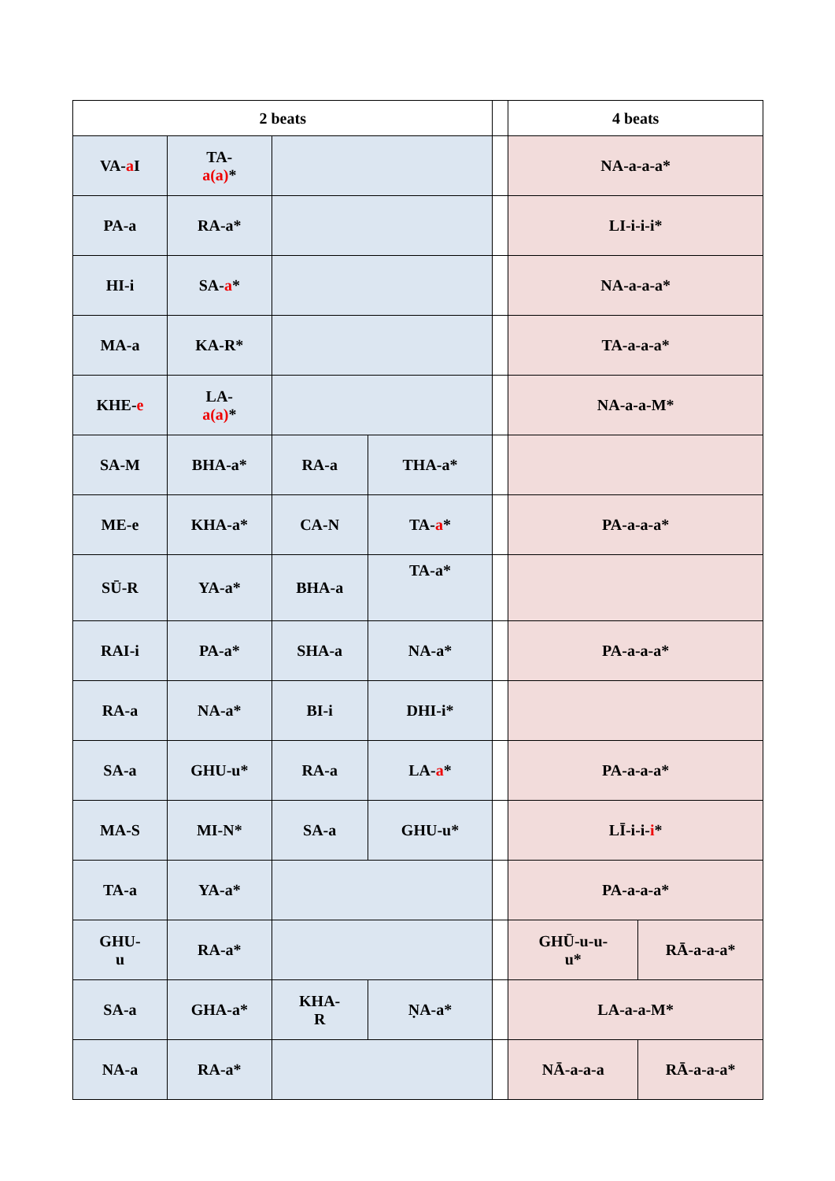| 2 beats | | | | | 4 beats | |
| VA- a I | TA- a(a) * | | | | NA-a-a-a* | |
| PA-a | RA-a* | | | | LI-i-i-i* | |
| HI-i | SA- a * | | | | NA-a-a-a* | |
| MA-a | KA-R* | | | | TA-a-a-a* | |
| KHE- e | LA- a(a) * | | | | NA-a-a-M* | |
| SA-M | BHA-a* | RA-a | THA-a* | | | |
| ME-e | KHA-a* | CA-N | TA- a * | | PA-a-a-a* | |
| SŪ-R | YA-a* | BHA-a | TA-a* | | | |
| RAI-i | PA-a* | SHA-a | NA-a* | | PA-a-a-a* | |
| RA-a | NA-a* | BI-i | DHI-i* | | | |
| SA-a | GHU-u* | RA-a | LA- a * | | PA-a-a-a* | |
| MA-S | MI-N* | SA-a | GHU-u* | | LĪ-i-i- i * | |
| TA-a | YA-a* | | | | PA-a-a-a* | |
| GHU- u | RA-a* | | | | GHŪ-u-u- u* | RĀ-a-a-a* |
| SA-a | GHA-a* | KHA- R | ṆA-a* | | LA-a-a-M* | |
| NA-a | RA-a* | | | | NĀ-a-a-a | RĀ-a-a-a* |